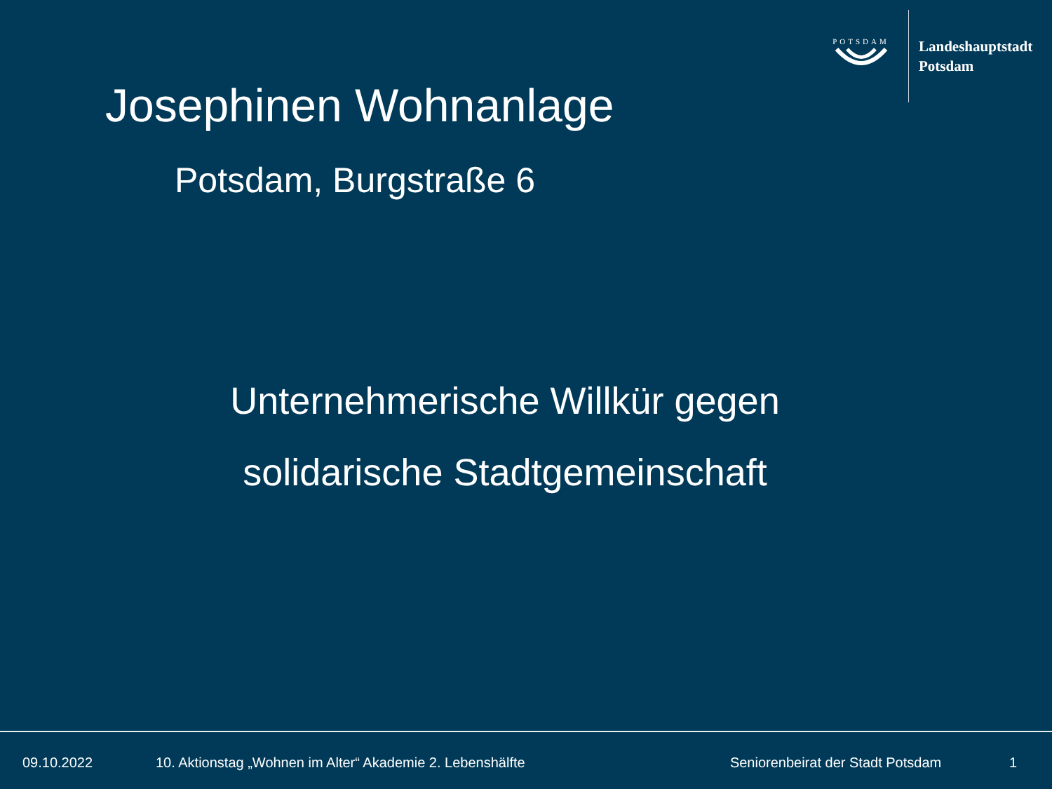POTSDAM
Landeshauptstadt
Potsdam
Josephinen Wohnanlage
Potsdam, Burgstraße 6
Unternehmerische Willkür gegen
solidarische Stadtgemeinschaft
09.10.2022 10. Aktionstag „Wohnen im Alter“ Akademie 2. Lebenshälfte Seniorenbeirat der Stadt Potsdam 1